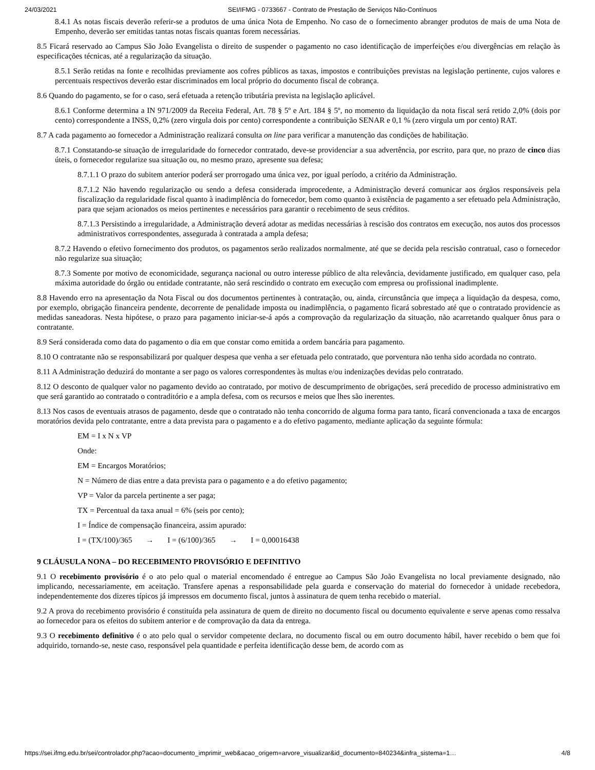24/03/2021 SEI/IFMG - 0733667 - Contrato de Prestação de Serviços Não-Contínuos
8.4.1 As notas fiscais deverão referir-se a produtos de uma única Nota de Empenho. No caso de o fornecimento abranger produtos de mais de uma Nota de Empenho, deverão ser emitidas tantas notas fiscais quantas forem necessárias.
8.5 Ficará reservado ao Campus São João Evangelista o direito de suspender o pagamento no caso identificação de imperfeições e/ou divergências em relação às especificações técnicas, até a regularização da situação.
8.5.1 Serão retidas na fonte e recolhidas previamente aos cofres públicos as taxas, impostos e contribuições previstas na legislação pertinente, cujos valores e percentuais respectivos deverão estar discriminados em local próprio do documento fiscal de cobrança.
8.6 Quando do pagamento, se for o caso, será efetuada a retenção tributária prevista na legislação aplicável.
8.6.1 Conforme determina a IN 971/2009 da Receita Federal, Art. 78 § 5º e Art. 184 § 5º, no momento da liquidação da nota fiscal será retido 2,0% (dois por cento) correspondente a INSS, 0,2% (zero virgula dois por cento) correspondente a contribuição SENAR e 0,1 % (zero virgula um por cento) RAT.
8.7 A cada pagamento ao fornecedor a Administração realizará consulta on line para verificar a manutenção das condições de habilitação.
8.7.1 Constatando-se situação de irregularidade do fornecedor contratado, deve-se providenciar a sua advertência, por escrito, para que, no prazo de cinco dias úteis, o fornecedor regularize sua situação ou, no mesmo prazo, apresente sua defesa;
8.7.1.1 O prazo do subitem anterior poderá ser prorrogado uma única vez, por igual período, a critério da Administração.
8.7.1.2 Não havendo regularização ou sendo a defesa considerada improcedente, a Administração deverá comunicar aos órgãos responsáveis pela fiscalização da regularidade fiscal quanto à inadimplência do fornecedor, bem como quanto à existência de pagamento a ser efetuado pela Administração, para que sejam acionados os meios pertinentes e necessários para garantir o recebimento de seus créditos.
8.7.1.3 Persistindo a irregularidade, a Administração deverá adotar as medidas necessárias à rescisão dos contratos em execução, nos autos dos processos administrativos correspondentes, assegurada à contratada a ampla defesa;
8.7.2 Havendo o efetivo fornecimento dos produtos, os pagamentos serão realizados normalmente, até que se decida pela rescisão contratual, caso o fornecedor não regularize sua situação;
8.7.3 Somente por motivo de economicidade, segurança nacional ou outro interesse público de alta relevância, devidamente justificado, em qualquer caso, pela máxima autoridade do órgão ou entidade contratante, não será rescindido o contrato em execução com empresa ou profissional inadimplente.
8.8 Havendo erro na apresentação da Nota Fiscal ou dos documentos pertinentes à contratação, ou, ainda, circunstância que impeça a liquidação da despesa, como, por exemplo, obrigação financeira pendente, decorrente de penalidade imposta ou inadimplência, o pagamento ficará sobrestado até que o contratado providencie as medidas saneadoras. Nesta hipótese, o prazo para pagamento iniciar-se-á após a comprovação da regularização da situação, não acarretando qualquer ônus para o contratante.
8.9 Será considerada como data do pagamento o dia em que constar como emitida a ordem bancária para pagamento.
8.10 O contratante não se responsabilizará por qualquer despesa que venha a ser efetuada pelo contratado, que porventura não tenha sido acordada no contrato.
8.11 A Administração deduzirá do montante a ser pago os valores correspondentes às multas e/ou indenizações devidas pelo contratado.
8.12 O desconto de qualquer valor no pagamento devido ao contratado, por motivo de descumprimento de obrigações, será precedido de processo administrativo em que será garantido ao contratado o contraditório e a ampla defesa, com os recursos e meios que lhes são inerentes.
8.13 Nos casos de eventuais atrasos de pagamento, desde que o contratado não tenha concorrido de alguma forma para tanto, ficará convencionada a taxa de encargos moratórios devida pelo contratante, entre a data prevista para o pagamento e a do efetivo pagamento, mediante aplicação da seguinte fórmula:
EM = I x N x VP
Onde:
EM = Encargos Moratórios;
N = Número de dias entre a data prevista para o pagamento e a do efetivo pagamento;
VP = Valor da parcela pertinente a ser paga;
TX = Percentual da taxa anual = 6% (seis por cento);
I = Índice de compensação financeira, assim apurado:
I = (TX/100)/365 → I = (6/100)/365 → I = 0,00016438
9 CLÁUSULA NONA – DO RECEBIMENTO PROVISÓRIO E DEFINITIVO
9.1 O recebimento provisório é o ato pelo qual o material encomendado é entregue ao Campus São João Evangelista no local previamente designado, não implicando, necessariamente, em aceitação. Transfere apenas a responsabilidade pela guarda e conservação do material do fornecedor à unidade recebedora, independentemente dos dizeres típicos já impressos em documento fiscal, juntos à assinatura de quem tenha recebido o material.
9.2 A prova do recebimento provisório é constituída pela assinatura de quem de direito no documento fiscal ou documento equivalente e serve apenas como ressalva ao fornecedor para os efeitos do subitem anterior e de comprovação da data da entrega.
9.3 O recebimento definitivo é o ato pelo qual o servidor competente declara, no documento fiscal ou em outro documento hábil, haver recebido o bem que foi adquirido, tornando-se, neste caso, responsável pela quantidade e perfeita identificação desse bem, de acordo com as
https://sei.ifmg.edu.br/sei/controlador.php?acao=documento_imprimir_web&acao_origem=arvore_visualizar&id_documento=840234&infra_sistema=1… 4/8